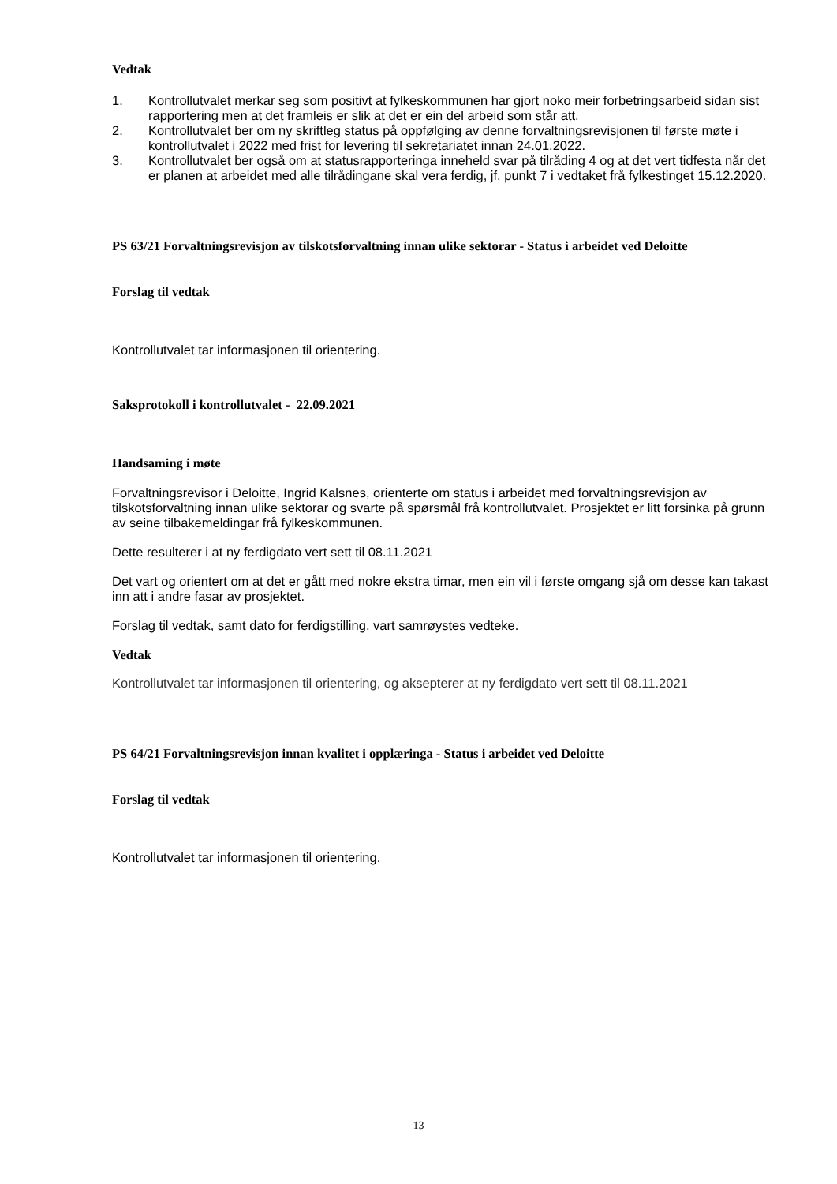Vedtak
1. Kontrollutvalet merkar seg som positivt at fylkeskommunen har gjort noko meir forbetringsarbeid sidan sist rapportering men at det framleis er slik at det er ein del arbeid som står att.
2. Kontrollutvalet ber om ny skriftleg status på oppfølging av denne forvaltningsrevisjonen til første møte i kontrollutvalet i 2022 med frist for levering til sekretariatet innan 24.01.2022.
3. Kontrollutvalet ber også om at statusrapporteringa inneheld svar på tilråding 4 og at det vert tidfesta når det er planen at arbeidet med alle tilrådingane skal vera ferdig, jf. punkt 7 i vedtaket frå fylkestinget 15.12.2020.
PS 63/21 Forvaltningsrevisjon av tilskotsforvaltning innan ulike sektorar - Status i arbeidet ved Deloitte
Forslag til vedtak
Kontrollutvalet tar informasjonen til orientering.
Saksprotokoll i kontrollutvalet - 22.09.2021
Handsaming i møte
Forvaltningsrevisor i Deloitte, Ingrid Kalsnes, orienterte om status i arbeidet med forvaltningsrevisjon av tilskotsforvaltning innan ulike sektorar og svarte på spørsmål frå kontrollutvalet. Prosjektet er litt forsinka på grunn av seine tilbakemeldingar frå fylkeskommunen.
Dette resulterer i at ny ferdigdato vert sett til 08.11.2021
Det vart og orientert om at det er gått med nokre ekstra timar, men ein vil i første omgang sjå om desse kan takast inn att i andre fasar av prosjektet.
Forslag til vedtak, samt dato for ferdigstilling, vart samrøystes vedteke.
Vedtak
Kontrollutvalet tar informasjonen til orientering, og aksepterer at ny ferdigdato vert sett til 08.11.2021
PS 64/21 Forvaltningsrevisjon innan kvalitet i opplæringa - Status i arbeidet ved Deloitte
Forslag til vedtak
Kontrollutvalet tar informasjonen til orientering.
13